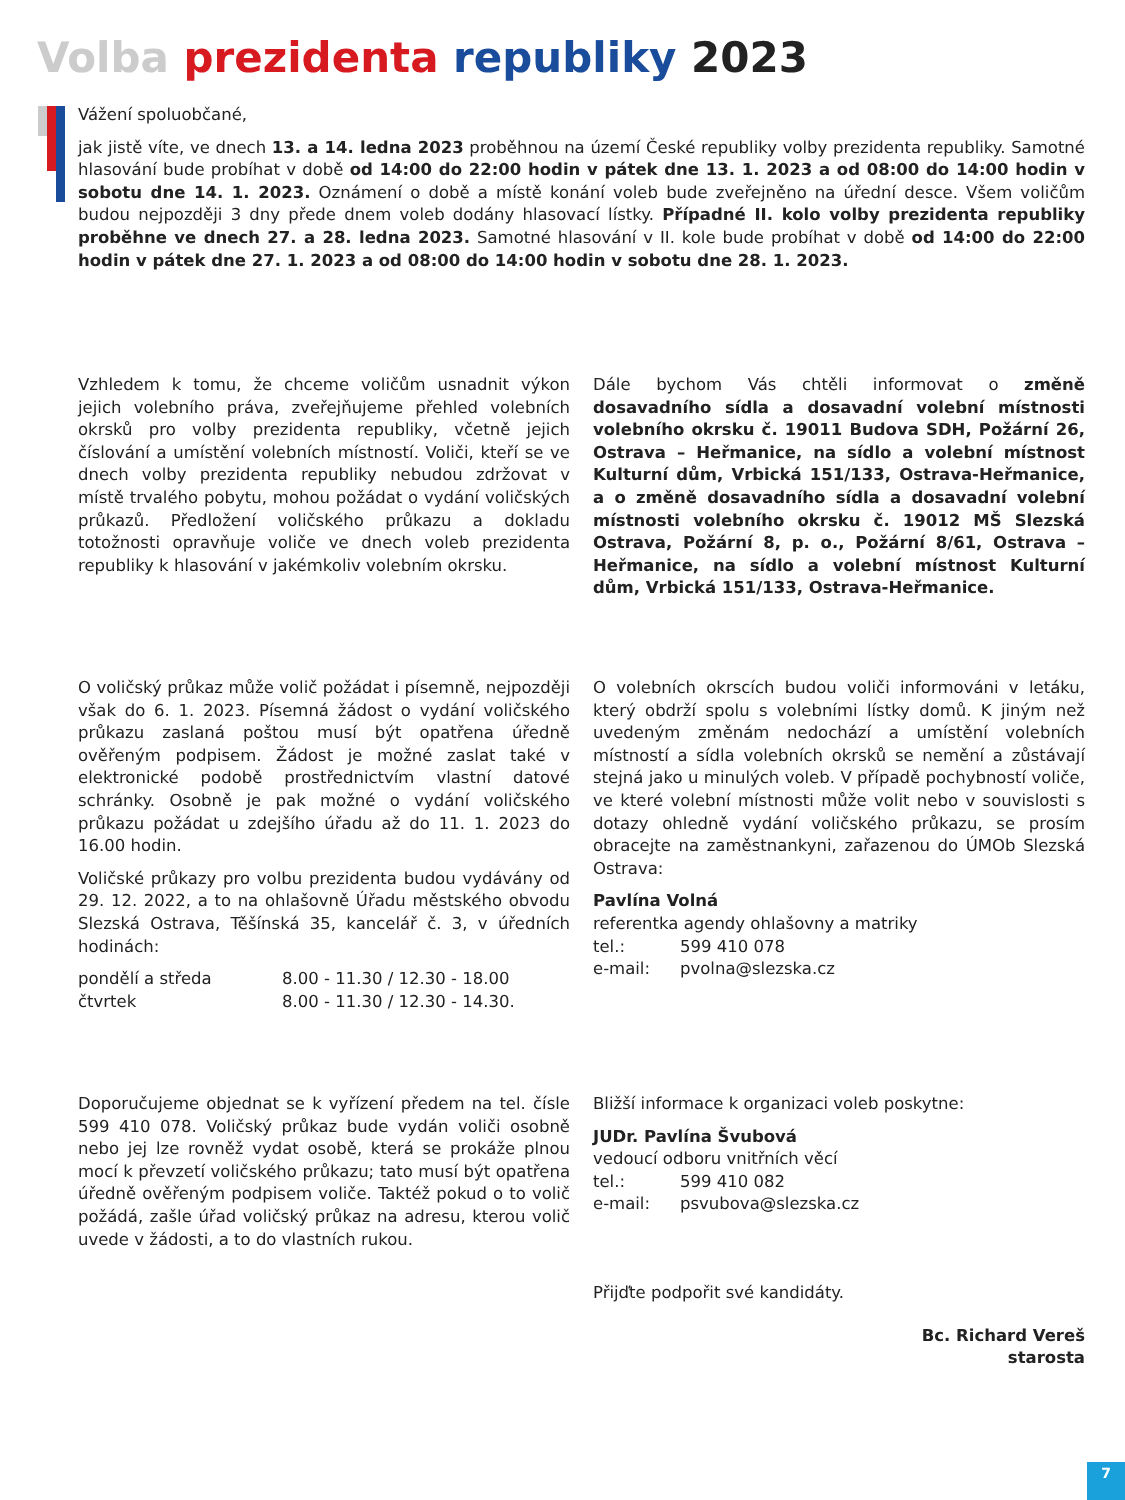Volba prezidenta republiky 2023
Vážení spoluobčané,
jak jistě víte, ve dnech 13. a 14. ledna 2023 proběhnou na území České republiky volby prezidenta republiky. Samotné hlasování bude probíhat v době od 14:00 do 22:00 hodin v pátek dne 13. 1. 2023 a od 08:00 do 14:00 hodin v sobotu dne 14. 1. 2023. Oznámení o době a místě konání voleb bude zveřejněno na úřední desce. Všem voličům budou nejpozději 3 dny přede dnem voleb dodány hlasovací lístky. Případné II. kolo volby prezidenta republiky proběhne ve dnech 27. a 28. ledna 2023. Samotné hlasování v II. kole bude probíhat v době od 14:00 do 22:00 hodin v pátek dne 27. 1. 2023 a od 08:00 do 14:00 hodin v sobotu dne 28. 1. 2023.
Vzhledem k tomu, že chceme voličům usnadnit výkon jejich volebního práva, zveřejňujeme přehled volebních okrsků pro volby prezidenta republiky, včetně jejich číslování a umístění volebních místností. Voliči, kteří se ve dnech volby prezidenta republiky nebudou zdržovat v místě trvalého pobytu, mohou požádat o vydání voličských průkazů. Předložení voličského průkazu a dokladu totožnosti opravňuje voliče ve dnech voleb prezidenta republiky k hlasování v jakémkoliv volebním okrsku.
Dále bychom Vás chtěli informovat o změně dosavadního sídla a dosavadní volební místnosti volebního okrsku č. 19011 Budova SDH, Požární 26, Ostrava – Heřmanice, na sídlo a volební místnost Kulturní dům, Vrbická 151/133, Ostrava-Heřmanice, a o změně dosavadního sídla a dosavadní volební místnosti volebního okrsku č. 19012 MŠ Slezská Ostrava, Požární 8, p. o., Požární 8/61, Ostrava – Heřmanice, na sídlo a volební místnost Kulturní dům, Vrbická 151/133, Ostrava-Heřmanice.
O voličský průkaz může volič požádat i písemně, nejpozději však do 6. 1. 2023. Písemná žádost o vydání voličského průkazu zaslaná poštou musí být opatřena úředně ověřeným podpisem. Žádost je možné zaslat také v elektronické podobě prostřednictvím vlastní datové schránky. Osobně je pak možné o vydání voličského průkazu požádat u zdejšího úřadu až do 11. 1. 2023 do 16.00 hodin.
Voličské průkazy pro volbu prezidenta budou vydávány od 29. 12. 2022, a to na ohlašovně Úřadu městského obvodu Slezská Ostrava, Těšínská 35, kancelář č. 3, v úředních hodinách:
| pondělí a středa | 8.00 - 11.30 / 12.30 - 18.00 |
| čtvrtek | 8.00 - 11.30 / 12.30 - 14.30. |
O volebních okrscích budou voliči informováni v letáku, který obdrží spolu s volebními lístky domů. K jiným než uvedeným změnám nedochází a umístění volebních místností a sídla volebních okrsků se nemění a zůstávají stejná jako u minulých voleb. V případě pochybností voliče, ve které volební místnosti může volit nebo v souvislosti s dotazy ohledně vydání voličského průkazu, se prosím obracejte na zaměstnankyni, zařazenou do ÚMOb Slezská Ostrava:
Pavlína Volná
referentka agendy ohlašovny a matriky
| tel.: | 599 410 078 |
| e-mail: | pvolna@slezska.cz |
Doporučujeme objednat se k vyřízení předem na tel. čísle 599 410 078. Voličský průkaz bude vydán voliči osobně nebo jej lze rovněž vydat osobě, která se prokáže plnou mocí k převzetí voličského průkazu; tato musí být opatřena úředně ověřeným podpisem voliče. Taktéž pokud o to volič požádá, zašle úřad voličský průkaz na adresu, kterou volič uvede v žádosti, a to do vlastních rukou.
Bližší informace k organizaci voleb poskytne:
JUDr. Pavlína Švubová
vedoucí odboru vnitřních věcí
| tel.: | 599 410 082 |
| e-mail: | psvubova@slezska.cz |
Přijďte podpořit své kandidáty.
Bc. Richard Vereš
starosta
7